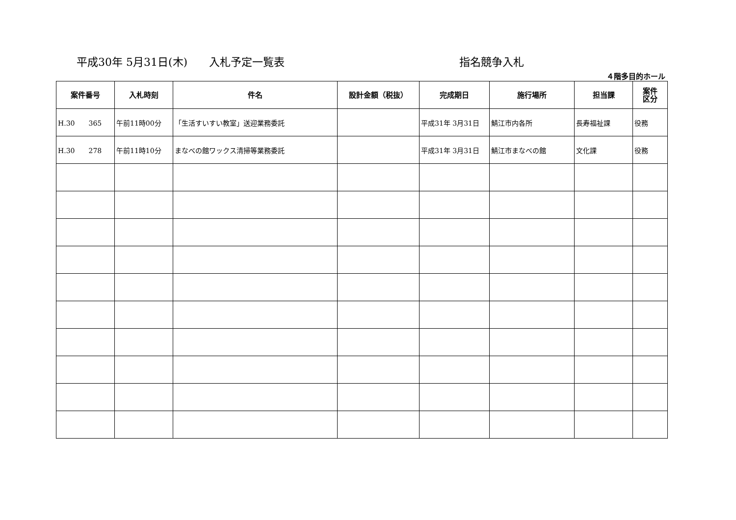平成30年 5月31日(木)　　入札予定一覧表 指名競争入札
４階多目的ホール
| 案件番号 | 入札時刻 | 件名 | 設計金額（税抜） | 完成期日 | 施行場所 | 担当課 | 案件 区分 |
| --- | --- | --- | --- | --- | --- | --- | --- |
| H.30 365 | 午前11時00分 | 「生活すいすい教室」送迎業務委託 | | 平成31年 3月31日 | 鯖江市内各所 | 長寿福祉課 | 役務 |
| H.30 278 | 午前11時10分 | まなべの館ワックス清掃等業務委託 | | 平成31年 3月31日 | 鯖江市まなべの館 | 文化課 | 役務 |